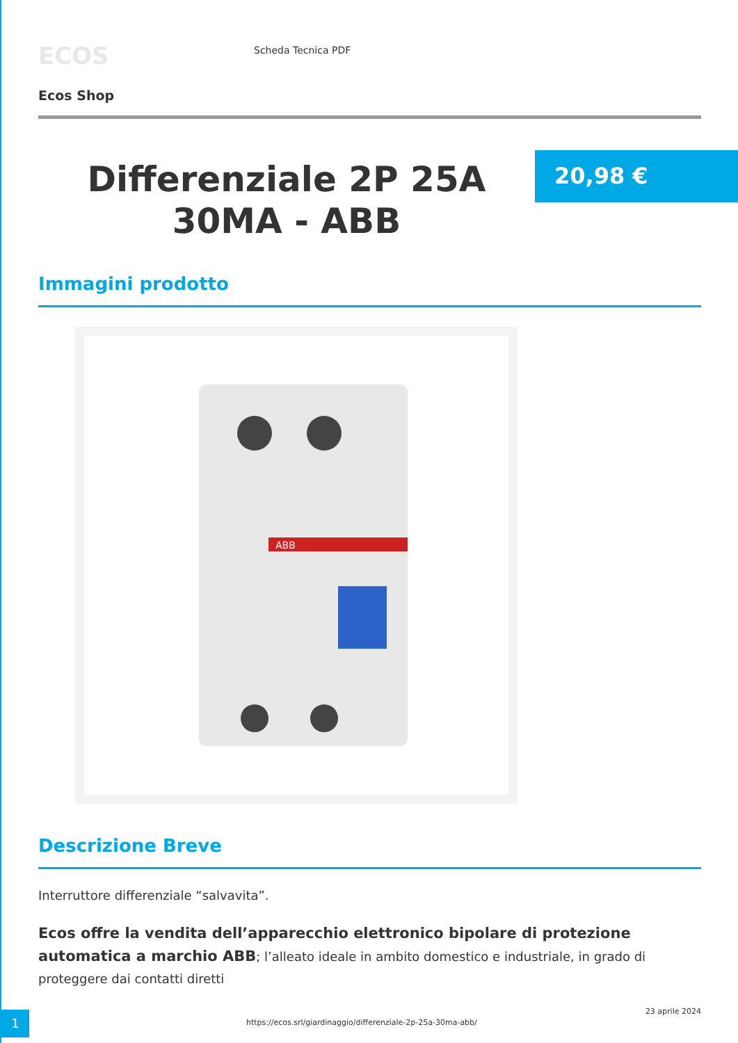ECOS
Scheda Tecnica PDF
Ecos Shop
Differenziale 2P 25A 30MA - ABB
20,98 €
Immagini prodotto
ABB
Descrizione Breve
Interruttore differenziale “salvavita”.
Ecos offre la vendita dell’apparecchio elettronico bipolare di protezione automatica a marchio ABB; l’alleato ideale in ambito domestico e industriale, in grado di proteggere dai contatti diretti
1
https://ecos.srl/giardinaggio/differenziale-2p-25a-30ma-abb/
23 aprile 2024